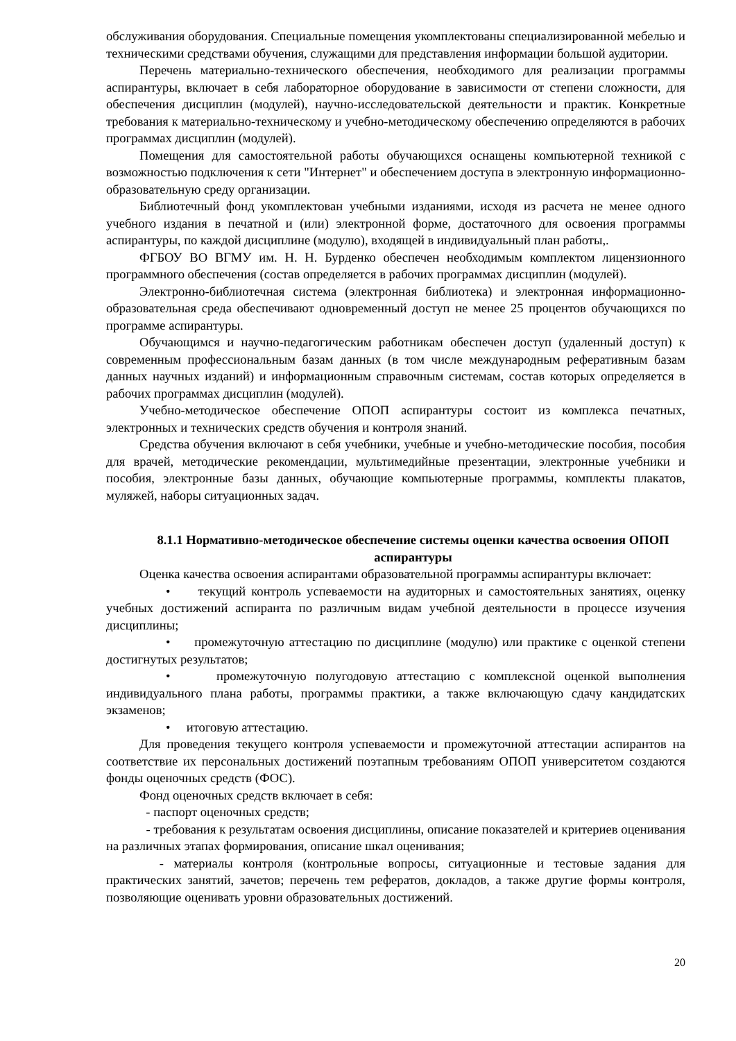обслуживания оборудования. Специальные помещения укомплектованы специализированной мебелью и техническими средствами обучения, служащими для представления информации большой аудитории.
Перечень материально-технического обеспечения, необходимого для реализации программы аспирантуры, включает в себя лабораторное оборудование в зависимости от степени сложности, для обеспечения дисциплин (модулей), научно-исследовательской деятельности и практик. Конкретные требования к материально-техническому и учебно-методическому обеспечению определяются в рабочих программах дисциплин (модулей).
Помещения для самостоятельной работы обучающихся оснащены компьютерной техникой с возможностью подключения к сети "Интернет" и обеспечением доступа в электронную информационно-образовательную среду организации.
Библиотечный фонд укомплектован учебными изданиями, исходя из расчета не менее одного учебного издания в печатной и (или) электронной форме, достаточного для освоения программы аспирантуры, по каждой дисциплине (модулю), входящей в индивидуальный план работы,.
ФГБОУ ВО ВГМУ им. Н. Н. Бурденко обеспечен необходимым комплектом лицензионного программного обеспечения (состав определяется в рабочих программах дисциплин (модулей).
Электронно-библиотечная система (электронная библиотека) и электронная информационно-образовательная среда обеспечивают одновременный доступ не менее 25 процентов обучающихся по программе аспирантуры.
Обучающимся и научно-педагогическим работникам обеспечен доступ (удаленный доступ) к современным профессиональным базам данных (в том числе международным реферативным базам данных научных изданий) и информационным справочным системам, состав которых определяется в рабочих программах дисциплин (модулей).
Учебно-методическое обеспечение ОПОП аспирантуры состоит из комплекса печатных, электронных и технических средств обучения и контроля знаний.
Средства обучения включают в себя учебники, учебные и учебно-методические пособия, пособия для врачей, методические рекомендации, мультимедийные презентации, электронные учебники и пособия, электронные базы данных, обучающие компьютерные программы, комплекты плакатов, муляжей, наборы ситуационных задач.
8.1.1 Нормативно-методическое обеспечение системы оценки качества освоения ОПОП аспирантуры
Оценка качества освоения аспирантами образовательной программы аспирантуры включает:
• текущий контроль успеваемости на аудиторных и самостоятельных занятиях, оценку учебных достижений аспиранта по различным видам учебной деятельности в процессе изучения дисциплины;
• промежуточную аттестацию по дисциплине (модулю) или практике с оценкой степени достигнутых результатов;
• промежуточную полугодовую аттестацию с комплексной оценкой выполнения индивидуального плана работы, программы практики, а также включающую сдачу кандидатских экзаменов;
• итоговую аттестацию.
Для проведения текущего контроля успеваемости и промежуточной аттестации аспирантов на соответствие их персональных достижений поэтапным требованиям ОПОП университетом создаются фонды оценочных средств (ФОС).
Фонд оценочных средств включает в себя:
- паспорт оценочных средств;
- требования к результатам освоения дисциплины, описание показателей и критериев оценивания на различных этапах формирования, описание шкал оценивания;
- материалы контроля (контрольные вопросы, ситуационные и тестовые задания для практических занятий, зачетов; перечень тем рефератов, докладов, а также другие формы контроля, позволяющие оценивать уровни образовательных достижений.
20